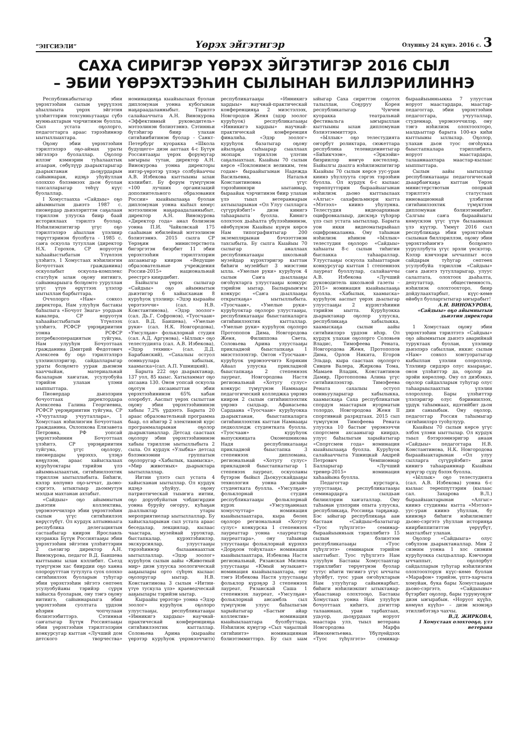“ЭҤСИЭЛИ” Үөрэх эйгэтигэр Олунньу 24 күнэ. 2016 с. 3
САХА СИРИГЭР ҮӨРЭХ ЭЙГЭТИГЭР 2016 СЫЛ
– ЭБИИ ҮӨРЭХТЭЭҺИН СЫЛЫНАН БИЛЛЭРИЛИННЭ
Республикабытыгар эбии үөрэхтээһин сылын үөрүүлээх аһыллыыта үөрэх эйгэтин үлэһиттэрин тохсунньутааҕы сүбэ мунньахтарын чэрчитинэн буолла. Сыл устата оҕолорго, педагогтарга араас тэрээһиннэр ыытыллыахтара.
Оҕону эбии үөрэхтээһин тэрилтэлэрэ оҕо-аймах ураты эйгэлэрэ буолаллар. Оҕолор иллэҥ кэмнэрин туһалаахтык атааран, сөбүлүүр дьарыктарыгар дьарыктанан дьоҕурдарын сайыннаран, идэҕэ уһуйуллан олохххо бэлэмнээх дьон буолан тахсалларыгар төһүү күүс буолаллар.
I Хомустаахха «Сайдыы» оҕо айымнытын дьиэтэ 1987 с. пионердар дьиэлэриттэн саҕалаан тэриллэн улууска биир баай историялаах тэрилтэ буолар. Нэһилиэкпитигэр үгүс оҕо тэрилтэлэрэ аһыллан үлэлиир төрүттэринэн буолбута - 1985 с. саҥа оскуола тутуллан (директор Н.Х. Горохов, СР норуотун хаһаайыстыбатын Үтүөлээх үлэһитэ, 1 Хомустаах нэһилиэгин Бочуоттаах гражданина) оскуолабыт оскуола-комплекс статуһун ылан оҕону иитиигэ, сайыннарыыга болҕомто ууруллан үгүс үтүө өрүттээх үлэлэр ыытыллан барбыттара.
Оччолорго «Нам» совхоз директора, Нам улууһун бастакы баһылыга «Бочуот Знага» уордьан кавалера, СР норуотун хаһаайыстыбатын Үтүөлээх үлэһитэ, РСФСР үөрэҕириитин уонна РСФСР потребкооперациятын туйгуна, Нам улууһун Бочуоттаах гражданина Дмитрий Федотович Алексеев бу оҕо тэрилтэлэрэ үлэлииллэригэр, сайдалларыгар ураты болҕомто ууран дьиэнэн хааччыйан, материальнай базаларын хаҥатан, усулуобуйа тэрийэн улахан үлэни ыыппыттара.
Пионердар дьиэлэрин бочуоттаах директордара Алексеева Галина Георгиевна, РСФСР үөрэҕириитин туйгуна, СР «Учууталлар учууталлара», 1 Хомустаах нэһилиэгин Бочуоттаах гражданина, Охлопкова Елизавета Петровна, РФ уопсай үөрэхтээһинин Бочуоттаах үлэһитэ, СР үөрэҕириитин туйгуна, үгүс оҕолору, пионердары үөрэххэ, үлэҕэ көҕүлээн, араас хайысхалаах куруһуоктары тэрийэн үлэ айымньылаахтык, ситиһиилээхтик тэриллэн ыытыллыбыта. Биһиги, кэлэр көлүөнэ оҕо-ыччат, дьоно-сэргэтэ, ытыктыыр дьоммутун мэлдьи махтанан ахтабыт.
«Сайдыы» оҕо айымнытын дьиэтин коллектива, үөрэнээччилэрэ эбии үөрэхтээһин сылын үгүс ситиһиилээх көрүстүбүт. Ол курдук алтынньыга республика делегациятын састаабыгар киирэн Ярославль куоракка Бүтүн Россиятааҕы эбии үөрэхтээһин эйгэтин үлэһиттэрин 2 сьезигэр директор А.Н. Винокурова, педагог В.Д. Баишева кыттыыны ылан кэллибит. Сьезд түмүгүнэн хас биирдии оҕо ханна олорорутттан тутулуга суох олоххо ситиһиилээх буоларын туһугар эбии үөрэхтээһин эйгэтэ сөптөөх усулуобуйаны тэрийэр сүрүн хайысха буоларын, ону тэҥэ оҕону иитиигэ, сайыннарыыга эбии үөрэхтээһин суолтата үрдээн иһэрин чопчулаан бэлиэтээбиттэрэ. Сэтинньи саҥатыгар Бүтүн Россиятааҕы эбии үөрэхтээһин тэрилтэлэрин конкурсугар кыттан «Лучший дом детского творчества» номинацияҕа кыайыылаах буолан дипломунан уонна кубогынан наҕараадаланныбыт. Тэрилтэ салайааччыта А.Н. Винокурова «Эффективный руководитель» мэтээлинэн бэлиэтэннэ. Сэтинньи бүтэһигэр биир улахан ситиһиибитинэн буолар - Санкт-Петербург куоракка «Школа будущего» диэн аат­таах 4-с Бүтүн Россиятааҕы үөрэх форумугар ыҥырыы тутан, директор А.Н. Винокурова уонна директоры иитэр-үөрэтэр үлэҕэ солбуйааччы А.В. Избекова кыттыыны ылан кэлиибит. Бу форум түмүгүнэн «100 лучших организаций дополнительного образования России» кыайыылааҕа буолан дипломунан уонна кыһыл көмүс мэтээлинэн наҕараадаланныбыт, директор А.Н. Винокурова «Директор года» анал бэлиэнэн уонна П.И. Чайковскай 175 сааһынан юбилейнай мэтээлинэн бэлиэтэннэ. 2015 сылга СР Үөрэҕин министерствота бигэргэтэн биэрбит 11 эбии үөрэхтээһин тэрилтэлэрин ахсааныгар киирэн «Ведущие образовательные учреждения России-2015» национальнай реестргэ киирдибит.
Быйылгы үөрэх сылыгар «Сайдыы» оҕо айымнытын дьиэтигэр 6 хайысханан 8 куруһуок үлэлиир: «Эдэр кыраайы үөрэтээччи» (сал. Н.В. Константинова), «Эдэр зоолог» (сал. Дь.Г. Софронов), «Туосчаан» (сал. В.Д. Баишева), «Умелые руки» (сал. Н.К. Новгородова), «Умсулҕан» фольклорнай студия (сал. А.Д. Аргунова), «Ыллык» оҕо телестудията (сал. А.В. Избекова), «Эдэр техник» (сал. Д.Д. Барабанский), «Сахалыы остуол оонньуулара хабылык, хаамыска»(сал. А.П. Ушницкий).
Барыта 222 оҕо дьарыктанар, 137 уол, 85 кыыс. Хатыламмат оҕо ахсаана 130. Онон уопсай оскуола оҕотун ахсааныттан эбии үөрэхтээһининэн 65% хабан олоробут. Аас­пыт үөрэх сылыттан оҕону эбии үөрэхтээһининэн хабыы 7,2% үрдээтэ. Барыта 20 араас образовательнай программа баар, ол иһигэр 2 элективнэй курс программаларынан оҕолор дьарыктаналлар. Детсад саастаах оҕолору эбии үөрэхтээһининэн хабыы тэриллэн ыытыллыбыта 2 сыла. Ол курдук «Улыбка» детсад бэлэмнээнии группатын оҕолоругар «Хабылык, хаамыска», «Мир животных» дьарыктара ыытыллаллар.
Иитии үлэтэ сыл устата 4 хайысханан ыытыллар. Ол курдук идэҕэ уһуйуу, оҕону патриотическай тыыҥҥа иитии, оҕо доруобуйатын чэбдигирдии уонна буруйу оҥоруу, куһаҕан дьаллыктар утары мероприятиелар ыытыллаллар. Бу хайысхаларынан сыл устата араас беседалар, лекциялар, кылаас чаастара, музейнай уруоктар, быстапкалар, күрэхтэһиилэр, экскурсиялар, улуустааҕы тэрээһиннэр былааннаахтык ыытыллаллар. «Эдэр зоолог» куруһуок сылын аайы «Животный мир» диэн улууска зоологическай ааҕыылары орто сүһүөх кылаас оҕолоругар ыытар. Н.В. Константинова 3 сылын «Иитии-үтүө тускула үлэ» краеведческай ааҕыылары тэрийэн ыытар.
Кыраайы үөрэтэр» уонна «Эдэр зоолог» куруһуок оҕолоро улуустааҕы, республикатааҕы «Инникигэ хардыы» научнай-практическай конференцияҕа ситиһиилээхтик кытталлар. Соловьева Арина (кыраайы үөрэтэр куруһуок үөрэнээччитэ) республикатааҕы «Инникигэ хардыы» научнай-практическай конференцияҕа 2 миэстэлээх, Новгородов Женя (эдэр зоолог куруһуок) республикатааҕы «Инникигэ хардыы» научнай-практическай конференция финалиһа. «Эдэр зоолог» куруһуок базатыгар оҕону айылҕаҕа сыһыарар сыаллаах экопарк тэриллэн үлэтин саҕалыахтаах. Кыайыы 70 сылын көрсө «Поклонимся великим, тем годам» быраайыгынан Надежда Васильевна, Наталья Константиновна үгүс тэрээһиннэри ыытаннар, быраайак чэрчитинэн биир улахан үлэ тыыл ветераннарын ахтыыларынан «Ол Улуу сылларга сүгүрүйэбит!» диэн кинигэ таһаарыыта буолла. Кинигэ олохтоох дьаһалта үбүлээһининэн, өйөбүлүнэн Кыайыы күнүн көрсө Нам типографиятыгар 200 экземплярынан бэчээттэнэн тахсыбыта. Бу сылга Кыайыы 70 сылыгар аналлаах республикатааҕы школьнай музейдар күрэхтэригэр кыттан биһиги музейбыт 3 миэстэни ылла. «Умелые руки» куруһуок 4 сылын Саҥа дьыллааҕы оҥоһуктарга улуустааҕы конкурс тэрийэн ыытар. Былырыыҥҥы конкурс «Саҥа дьыллааҕы открыткаҕа» ыытыллыбыта. «Туосчаан», «Умелые руки» куруһуоктар оҕолоро улуустааҕы, республикатааҕы быыстапкаларга ситиһиилээхтик кытталлар. «Умелые руки» куруһуок оҕолоро Протопопов Дима, Новгородова Женя, Филиппова Света, Соловьева Арина улуустааҕы прикладной быыстапкаҕа 1 миэстэлээхтэр. Онтон «Туосчаан» куруһуок үөрэнээччитэ Корякин Айаал улууска прикладной быыстапкаҕа 2 степеннээх лауреат, Новгородова Настя региональнай «Хотугу сулус» конкурс түмүгүнэн Намнааҕы педагогический колледжка үөрэнэ киирэн 2 сылын ситиһиилээхтик үөрэнэ сылдьар. Афанасьева Сардаана «Туосчаан» куруһуокка дьарыктанан, быыстапкаларга ситиһиилээхтик кыттан Намнааҕы педколледж студентката буолла. «Туосчаан» куруһуок выпускницата Оконешникова Надя республикатааҕы прикладной быыстапка 3 степеннээх дипломана, региональнай «Хотугу сулус» прикладной быыстапкатыгар 1 степенээх лауреат, оскуоланы бүтэрэн быйыл Дьокуускайдааҕы технология уонна дизайн студентката буолла. «Умсулҕан» фольклорнай студия республикатааҕы фольклорнай күрэх «Умсулҕаннаах хомусчуттар» номинация кыайыылаахтара, кыра бөлөх оҕолоро региональнай «Хотугу сулус» конкурска 1 степеннээх лауреаттар уонна «лауреаттар лауреаттара», ону таһынан улуустааҕы фольклорнай күрэххэ «Дорҕоон тойуктаах» номинация кыайыылаахтара, Избекова Настя региональнай, Рязанская Милена улуустааҕы «Юный музыкант» номинация кыайыылаахтара, ону тэҥэ Избекова Настя улуустааҕы фольклор күрэҕэр 3 степеннээх лауреат, Рязанскай Саша 1 степеннээх лауреат, «Умсулҕан» фольклорнай ансамбль сыл түмүгүнэн улуус баһылыгын харыйатыгар «Бастыҥ айар коллектив» номинация кыайыылаахтара буолбуттара. Нэһилиэк күнүгэр «Сыл чаҕылхай ситиһиитэ» номинациянан бэлиэтэммиттэрэ. Бу сыл ыам ыйыгар Саха сириттэн соҕотох талыллан, Соҕуруу Корея республикатыгар Чунчен куоракка театральнай фестивальга ыҥырыллан кыттыыны ылан дипломунан бэлиэтэммиттэрэ.
«Ыллык» оҕо телестудията оҥорбут роликтара, сюжеттара республика телевидениетыгар «Биһикчээн», «Эркээйи» биэриилэр нөҥүө көстөллөр. Быйылгы дьылга нэһилиэкпитигэр Кыайыы 70 сылын көрсө уус-уран киинэ уһуллуута сэргэх тэрээһин буолла. Ол курдук 6-с кылаас төрөппүттэрин быраайыагынан нэһилиэк дьоно кыттыылаах «Алгыс» сахафильмнэри кытта «Мэтээл» киинэ уһулунна. Телестудия видеоархивын оцифровкалыыр, дискэҕэ түһэрэр үлэ сыл устата ыытыллар. Барыта уон икки видеоматырыйаал оцифровкаланна. Ону таһынан нэһилиэк иһинэн «Ыллык» телестудия оҕолоро «Сайдыы» хаһыаты 8-с сылын тиһигин быспакка таһаараллар. Улуустааҕы оскуола хаһыаттарын конкурсугар кыттан 1 степеннээх лауреат буоллулар, салайааччы А.В. Избекова «Лучший руководитель школьной газеты – 2015» номинация кыайыылааҕа буолла. «Хабылык, хаамыска» куруһуок аас­пыт үөрэх дьылыгар улуустааҕы 2 күрэхтэһиини тэрийэн ыытта. Куруһуокка дьарыктанар оҕолор улууска, республикаҕа хабылыкка, хаамыскаҕа сылын аайы ситиһиилэрэ үрдээн иһэр. Ол курдук улахан оҕолорго Соловьев Владис, Тимофеева Рената, Новгородова Женя, Протопопов Дима, Орлов Никита, Егоров Эльдар, кыра саастаах оҕолорго Сивцев Валера, Жиркова Тома, Мамаев Владик, Константинов Дамир, Протопопова Алина үгүс ситиһиилээхтэр. Тимофеева Рената сахалыы остуол оонньууларыгар хабылыкка, хаамыскаҕа Саха республикатын спордун маастарын нуорматын толордо, Новгородова Женя II спортивнай разрядтаах. 2015 сыл түмүгүнэн Тимофеева Рената улууска 10 бастыҥ үөрэнээччи спортсмен ахсааныгар киирдэ, улуус баһылыгын харыйатыгар «Спортсмен года» номинация кыайыылааҕа буолла. Куруһуок салайааччыта Ушницкай Андрей Петрович Чемпионнар Балларыгар «Лучший тренер-2015» номинация хаһаайына буолла.
Педагогтар курстарга, улуустааҕы, республикатааҕы семинардарга сылдьан билиилэрин хаҥаталлар. Ону таһынан үлэлэрин опыта улууска, республикаҕа, Россияҕа тарҕанар. Бэс ыйыгар республикаҕа аан бастаан «Сайдыы»базатыгар «Туос түһүлгэтэ» семинар-быраайыынньык тэриллибитэ 15 сылын бэлиэтээн республикатааҕы «Туос түһүлгэтэ» семинарын тэрийэн ыыттыбыт. Туос түһүлгэтэ Нам улууһун Бастакы Хомустаахтар тэриллибит төрүөтүнэн буолар тутус иһити тигиигэ үгүс ыччаты уһуйбут, туос уран оҥоһуктарын Нам улууһугар сайыннарбыт, биһиги нэһилиэкпит ытыктанар-убаастанар олохтооҕо, Бастакы Хомустаах уонна Нам улууһун бочуоттаах киһитэ, дэгиттэр талааннаах, уран тарбахтаах, удьуор, дьоҕурдаах норуот маастара улэ, тыыл ветерана Новгородова Марфа Иннокентьевна. Үбүлүөйдээх «Туос түһүлгэтэ» семинар-быраайыынньыкка 7 улуустан норуот маастардара, маастар-педагоггар, эбии үөрэхтээһин педагоггара, учууталлар, студеннар, үөрэнээччилэр, ону тэҥэ нэһилиэк олохтоохторо, ыалдьыттар барыта 100-кэ киһи кыттыыны ыллылар. Оҕолор, улахан дьон туос оҥоһукка быыстапкалара тэриллибитэ, норуот маастардара, талааннаахтара маастар-кылаас ыыппыттара.
Сылын аайы ыытыллар республикатааҕы педагогическай дьаарбаҥкаҕа кыттан Үөрэх министерствотын опорнай тэрилтэтэ статустаах инновационнай үлэбитин ситиһиилээхтик түмүктээн дипломунан бэлиэтэннибит. Салгыы саҥа быраайыагы көмүскээн үгүс үтүө былааннаах үлэ күүтэр. Үммүт 2016 сыл республикаҕа эбии үөрэхтээһин сылынан биллэриллэн, оҕону эбии үөрэхтээһиҥҥэ болҕомто ууруллубута үгүс эрэли үөскэтэр. Кэлэр кэнчээри ыччаппыт өссө сайдарын туһугар сөптөөх усулуобуйа тэриллэн «Сайдыы» саҥа дьиэтэ тутулларыгар, улуус салалтата, олохтоох дьаһалта, депутаттар, общественность, нэһилиэк олохтоохторо, биир дойдулаахтарбыт, күүс-көмө өйөбүл буоларгытыгар ыҥырабыт!
А.Н. ВИНОКУРОВА,
«Сайдыы» оҕо айымнытын
дьиэтин директора
1 Хомустаах оҕону эбии үөрэхтээһин тэрилтэтэ «Сайдыы» оҕо айымнытын дьиэтэ аварийнай туруктаах буолан, үлэлиир дьиэлэрэ сабыллан, иккис сылын «Нам» совхоз хонтуоратыгар кыбыллан үлэлии олороллор. Үлэлиир сирдэрэ олус кыараҕас, онон үлэһиттэр да, оҕолор да эрэйи көрөллөр. Ону ол диэбэккэ, оҕолор сайдалларын туһугар олус таһаарыылаахтык үлэлии олороллор. Бары үлэһиттэр үлэлэригэр олус бэриниилээх, үрдүк таһымнаах, идэтийбит дьон дии саныыбын. Ону оҕолор, педагоггар Россия таһымыгар ситиһиилэрэ туоһулуур.
Кыайыы 70 сылын көрсө үгүс элбэх үлэни ыыттылар. Ол курдук тыыл бэтэрээннэригэр анаан «Сайдыы» педагогтара Н.В. Константинова, Н.К. Новгородова быраайыактарынан «Ол улуу сылларга сүгүрүйэбит» диэн кинигэ таһааранннар Кыайыы күнүгэр сүдү бэлэх буолла.
«Ыллык» оҕо телестудията (сал. А.В. Избекова) уонна 6-с кылаас төрөппүттэрин (кылаас сал. Захарова В.Л.) быраайыактарынан «Алгыс» киинэ студияны кытта «Мэтээл» уус-уран киинэ уһуллан, бу киинэҕэ биһиги нэһилиэкпит дьоно-сэргэтэ уһуллан историяҕа киирбиппититтэн үөрүүбүт, махталбыт улахан.
Оҕолор «Сайдыыга» олус сөбүлээн дьарыктаналлар. Мин 2 сиэним уонна 1 хос сиэним куруһуокка сылдьаллар. Кэнчээри ыччаппыт, оҕолорбут сайдалларын туһугар нэһилиэгим олохтоохторун күүс–көмө буолан «Марафон» тэрийэн, үптэ-харчыта хомуйан, бука бары Хомустааҕым дьоно-сэргэтэ, «Сайдыыны» бүтэрбит оҕолор, бары турунуоҕуҥ диэн ыҥырабын. «Норуот күүһэ, көмүөл күүһэ» – диэн мээнэҕэ этиллибэтэҕэ чахчы.
В.Д. ЖИРКОВА,
1 Хомустаах олохтооҕо, үлэ
ветерана